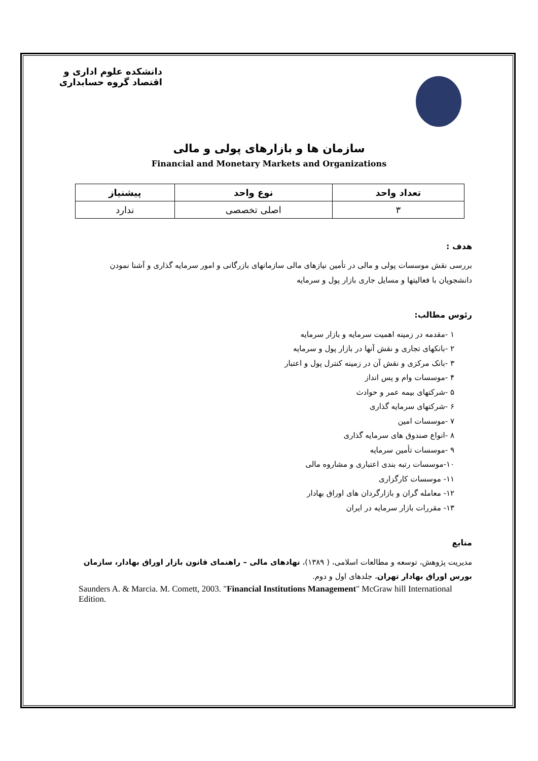دانشکده علوم اداری و اقتصاد گروه حسابداری
سازمان ها و بازارهای پولی و مالی
Financial and Monetary Markets and Organizations
| تعداد واحد | نوع واحد | پیشنیاز |
| --- | --- | --- |
| ۳ | اصلی تخصصی | ندارد |
هدف :
بررسی نقش موسسات پولی و مالی در تأمین نیازهای مالی سازمانهای بازرگانی و امور سرمایه گذاری و آشنا نمودن دانشجویان با فعالیتها و مسایل جاری بازار پول و سرمایه
رئوس مطالب:
۱ -مقدمه در زمینه اهمیت سرمایه و بازار سرمایه
۲ -بانکهای تجاری و نقش آنها در بازار پول و سرمایه
۳ -بانک مرکزی و نقش آن در زمینه کنترل پول و اعتبار
۴ -موسسات وام و پس انداز
۵ -شرکتهای بیمه عمر و حوادث
۶ -شرکتهای سرمایه گذاری
۷ -موسسات امین
۸ -انواع صندوق های سرمایه گذاری
۹ -موسسات تأمین سرمایه
۱۰-موسسات رتبه بندی اعتباری و مشاروه مالی
۱۱- موسسات کارگزاری
۱۲- معامله گران و بازارگردان های اوراق بهادار
۱۳- مقررات بازار سرمایه در ایران
منابع
مدیریت پژوهش، توسعه و مطالعات اسلامی، ( ۱۳۸۹)، نهادهای مالی – راهنمای قانون بازار اوراق بهادار، سازمان بورس اوراق بهادار تهران، جلدهای اول و دوم.
Saunders A. & Marcia. M. Comett, 2003. "Financial Institutions Management" McGraw hill International Edition.